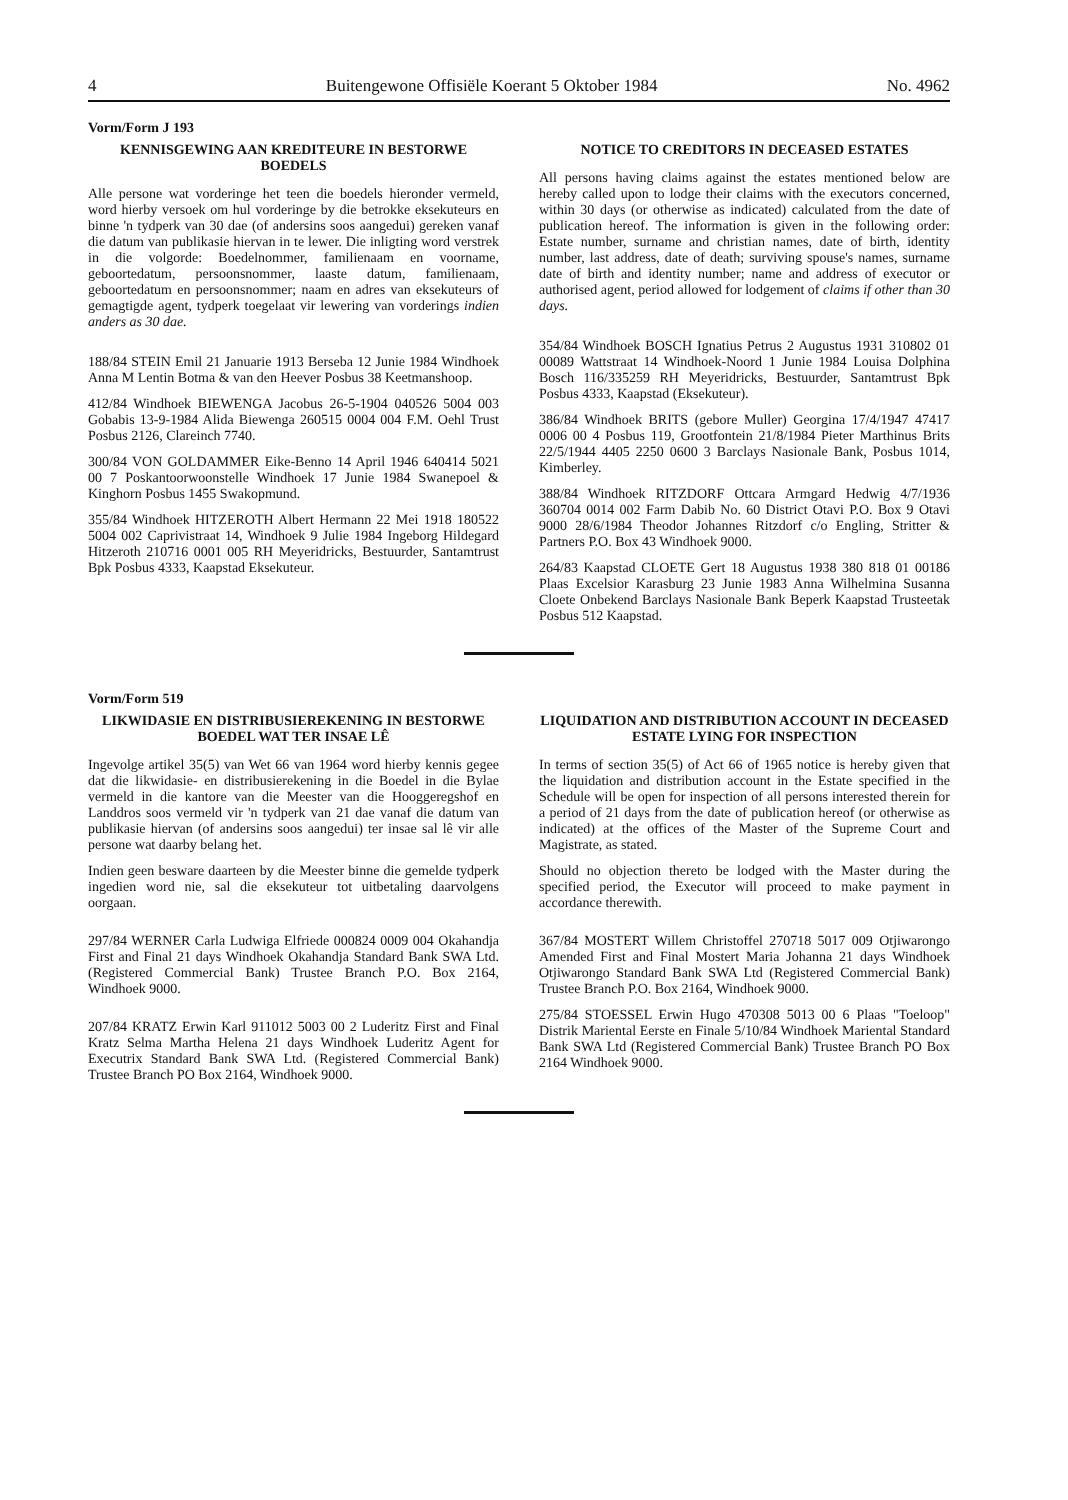4 Buitengewone Offisiële Koerant 5 Oktober 1984 No. 4962
Vorm/Form J 193
KENNISGEWING AAN KREDITEURE IN BESTORWE BOEDELS
Alle persone wat vorderinge het teen die boedels hieronder vermeld, word hierby versoek om hul vorderinge by die betrokke eksekuteurs en binne 'n tydperk van 30 dae (of andersins soos aangedui) gereken vanaf die datum van publikasie hiervan in te lewer. Die inligting word verstrek in die volgorde: Boedelnommer, familienaam en voorname, geboortedatum, persoonsnommer, laaste datum, familienaam, geboortedatum en persoonsnommer; naam en adres van eksekuteurs of gemagtigde agent, tydperk toegelaat vir lewering van vorderings indien anders as 30 dae.
188/84 STEIN Emil 21 Januarie 1913 Berseba 12 Junie 1984 Windhoek Anna M Lentin Botma & van den Heever Posbus 38 Keetmanshoop.
412/84 Windhoek BIEWENGA Jacobus 26-5-1904 040526 5004 003 Gobabis 13-9-1984 Alida Biewenga 260515 0004 004 F.M. Oehl Trust Posbus 2126, Clareinch 7740.
300/84 VON GOLDAMMER Eike-Benno 14 April 1946 640414 5021 00 7 Poskantoorwoonstelle Windhoek 17 Junie 1984 Swanepoel & Kinghorn Posbus 1455 Swakopmund.
355/84 Windhoek HITZEROTH Albert Hermann 22 Mei 1918 180522 5004 002 Caprivistraat 14, Windhoek 9 Julie 1984 Ingeborg Hildegard Hitzeroth 210716 0001 005 RH Meyeridricks, Bestuurder, Santamtrust Bpk Posbus 4333, Kaapstad Eksekuteur.
NOTICE TO CREDITORS IN DECEASED ESTATES
All persons having claims against the estates mentioned below are hereby called upon to lodge their claims with the executors concerned, within 30 days (or otherwise as indicated) calculated from the date of publication hereof. The information is given in the following order: Estate number, surname and christian names, date of birth, identity number, last address, date of death; surviving spouse's names, surname date of birth and identity number; name and address of executor or authorised agent, period allowed for lodgement of claims if other than 30 days.
354/84 Windhoek BOSCH Ignatius Petrus 2 Augustus 1931 310802 01 00089 Wattstraat 14 Windhoek-Noord 1 Junie 1984 Louisa Dolphina Bosch 116/335259 RH Meyeridricks, Bestuurder, Santamtrust Bpk Posbus 4333, Kaapstad (Eksekuteur).
386/84 Windhoek BRITS (gebore Muller) Georgina 17/4/1947 47417 0006 00 4 Posbus 119, Grootfontein 21/8/1984 Pieter Marthinus Brits 22/5/1944 4405 2250 0600 3 Barclays Nasionale Bank, Posbus 1014, Kimberley.
388/84 Windhoek RITZDORF Ottcara Armgard Hedwig 4/7/1936 360704 0014 002 Farm Dabib No. 60 District Otavi P.O. Box 9 Otavi 9000 28/6/1984 Theodor Johannes Ritzdorf c/o Engling, Stritter & Partners P.O. Box 43 Windhoek 9000.
264/83 Kaapstad CLOETE Gert 18 Augustus 1938 380 818 01 00186 Plaas Excelsior Karasburg 23 Junie 1983 Anna Wilhelmina Susanna Cloete Onbekend Barclays Nasionale Bank Beperk Kaapstad Trusteetak Posbus 512 Kaapstad.
Vorm/Form 519
LIKWIDASIE EN DISTRIBUSIEREKENING IN BESTORWE BOEDEL WAT TER INSAE LÊ
Ingevolge artikel 35(5) van Wet 66 van 1964 word hierby kennis gegee dat die likwidasie- en distribusierekening in die Boedel in die Bylae vermeld in die kantore van die Meester van die Hooggeregshof en Landdros soos vermeld vir 'n tydperk van 21 dae vanaf die datum van publikasie hiervan (of andersins soos aangedui) ter insae sal lê vir alle persone wat daarby belang het.
Indien geen besware daarteen by die Meester binne die gemelde tydperk ingedien word nie, sal die eksekuteur tot uitbetaling daarvolgens oorgaan.
297/84 WERNER Carla Ludwiga Elfriede 000824 0009 004 Okahandja First and Final 21 days Windhoek Okahandja Standard Bank SWA Ltd. (Registered Commercial Bank) Trustee Branch P.O. Box 2164, Windhoek 9000.
207/84 KRATZ Erwin Karl 911012 5003 00 2 Luderitz First and Final Kratz Selma Martha Helena 21 days Windhoek Luderitz Agent for Executrix Standard Bank SWA Ltd. (Registered Commercial Bank) Trustee Branch PO Box 2164, Windhoek 9000.
LIQUIDATION AND DISTRIBUTION ACCOUNT IN DECEASED ESTATE LYING FOR INSPECTION
In terms of section 35(5) of Act 66 of 1965 notice is hereby given that the liquidation and distribution account in the Estate specified in the Schedule will be open for inspection of all persons interested therein for a period of 21 days from the date of publication hereof (or otherwise as indicated) at the offices of the Master of the Supreme Court and Magistrate, as stated.
Should no objection thereto be lodged with the Master during the specified period, the Executor will proceed to make payment in accordance therewith.
367/84 MOSTERT Willem Christoffel 270718 5017 009 Otjiwarongo Amended First and Final Mostert Maria Johanna 21 days Windhoek Otjiwarongo Standard Bank SWA Ltd (Registered Commercial Bank) Trustee Branch P.O. Box 2164, Windhoek 9000.
275/84 STOESSEL Erwin Hugo 470308 5013 00 6 Plaas "Toeloop" Distrik Mariental Eerste en Finale 5/10/84 Windhoek Mariental Standard Bank SWA Ltd (Registered Commercial Bank) Trustee Branch PO Box 2164 Windhoek 9000.